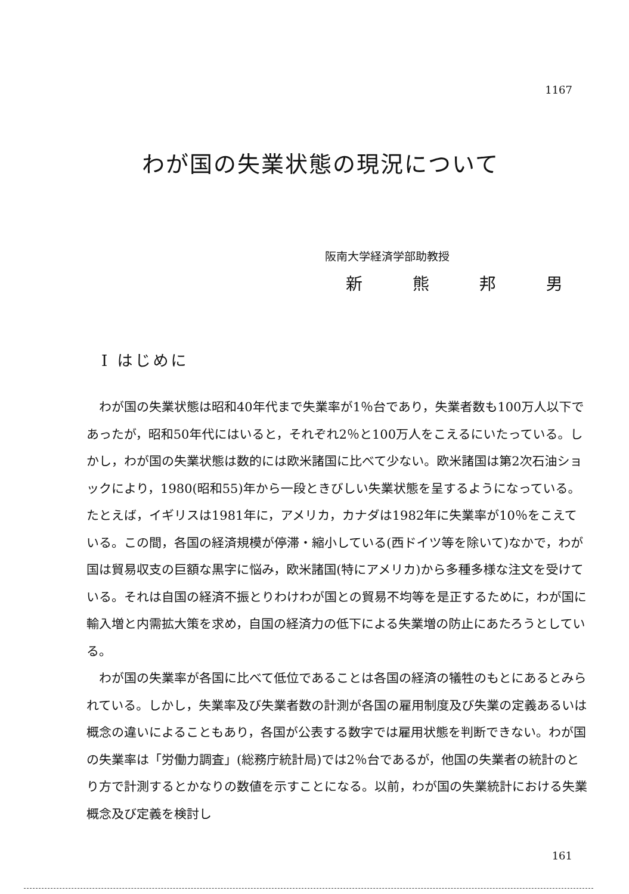1167
わが国の失業状態の現況について
阪南大学経済学部助教授
新 熊 邦 男
Ⅰ はじめに
わが国の失業状態は昭和40年代まで失業率が1％台であり，失業者数も100万人以下であったが，昭和50年代にはいると，それぞれ2％と100万人をこえるにいたっている。しかし，わが国の失業状態は数的には欧米諸国に比べて少ない。欧米諸国は第2次石油ショックにより，1980(昭和55)年から一段ときびしい失業状態を呈するようになっている。たとえば，イギリスは1981年に，アメリカ，カナダは1982年に失業率が10％をこえている。この間，各国の経済規模が停滞・縮小している(西ドイツ等を除いて)なかで，わが国は貿易収支の巨額な黒字に悩み，欧米諸国(特にアメリカ)から多種多様な注文を受けている。それは自国の経済不振とりわけわが国との貿易不均等を是正するために，わが国に輸入増と内需拡大策を求め，自国の経済力の低下による失業増の防止にあたろうとしている。
わが国の失業率が各国に比べて低位であることは各国の経済の犠牲のもとにあるとみられている。しかし，失業率及び失業者数の計測が各国の雇用制度及び失業の定義あるいは概念の違いによることもあり，各国が公表する数字では雇用状態を判断できない。わが国の失業率は「労働力調査」(総務庁統計局)では2％台であるが，他国の失業者の統計のとり方で計測するとかなりの数値を示すことになる。以前，わが国の失業統計における失業概念及び定義を検討し
161